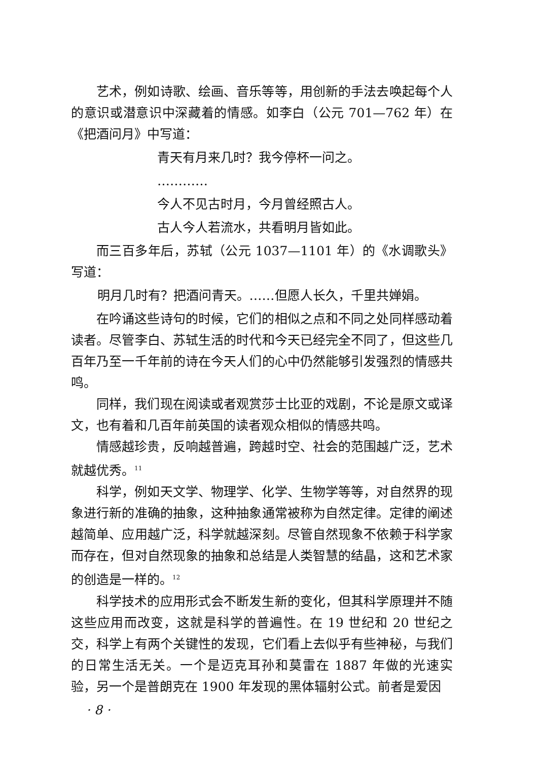艺术，例如诗歌、绘画、音乐等等，用创新的手法去唤起每个人的意识或潜意识中深藏着的情感。如李白（公元 701—762 年）在《把酒问月》中写道：
青天有月来几时？我今停杯一问之。
…………
今人不见古时月，今月曾经照古人。
古人今人若流水，共看明月皆如此。
而三百多年后，苏轼（公元 1037—1101 年）的《水调歌头》写道：
明月几时有？把酒问青天。……但愿人长久，千里共婵娟。
在吟诵这些诗句的时候，它们的相似之点和不同之处同样感动着读者。尽管李白、苏轼生活的时代和今天已经完全不同了，但这些几百年乃至一千年前的诗在今天人们的心中仍然能够引发强烈的情感共鸣。
同样，我们现在阅读或者观赏莎士比亚的戏剧，不论是原文或译文，也有着和几百年前英国的读者观众相似的情感共鸣。
情感越珍贵，反响越普遍，跨越时空、社会的范围越广泛，艺术就越优秀。<sup>11</sup>
科学，例如天文学、物理学、化学、生物学等等，对自然界的现象进行新的准确的抽象，这种抽象通常被称为自然定律。定律的阐述越简单、应用越广泛，科学就越深刻。尽管自然现象不依赖于科学家而存在，但对自然现象的抽象和总结是人类智慧的结晶，这和艺术家的创造是一样的。<sup>12</sup>
科学技术的应用形式会不断发生新的变化，但其科学原理并不随这些应用而改变，这就是科学的普遍性。在 19 世纪和 20 世纪之交，科学上有两个关键性的发现，它们看上去似乎有些神秘，与我们的日常生活无关。一个是迈克耳孙和莫雷在 1887 年做的光速实验，另一个是普朗克在 1900 年发现的黑体辐射公式。前者是爱因
· 8 ·